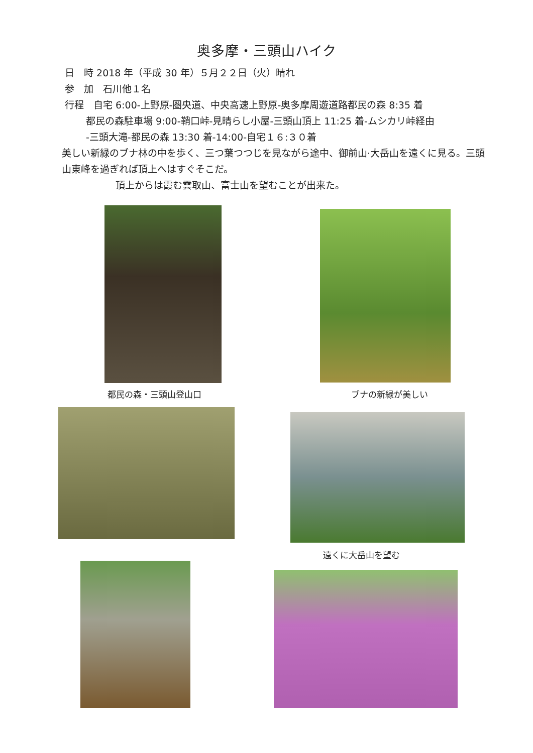奥多摩・三頭山ハイク
日　時 2018 年（平成 30 年）５月２２日（火）晴れ
参　加　石川他１名
行程　自宅 6:00-上野原-圏央道、中央高速上野原-奥多摩周遊道路都民の森 8:35 着
都民の森駐車場 9:00-鞘口峠-見晴らし小屋-三頭山頂上 11:25 着-ムシカリ峠経由
-三頭大滝-都民の森 13:30 着-14:00-自宅１６:３０着
美しい新緑のブナ林の中を歩く、三つ葉つつじを見ながら途中、御前山·大岳山を遠くに見る。三頭山東峰を過ぎれば頂上へはすぐそこだ。
頂上からは霞む雲取山、富士山を望むことが出来た。
都民の森・三頭山登山口 ブナの新緑が美しい
遠くに大岳山を望む